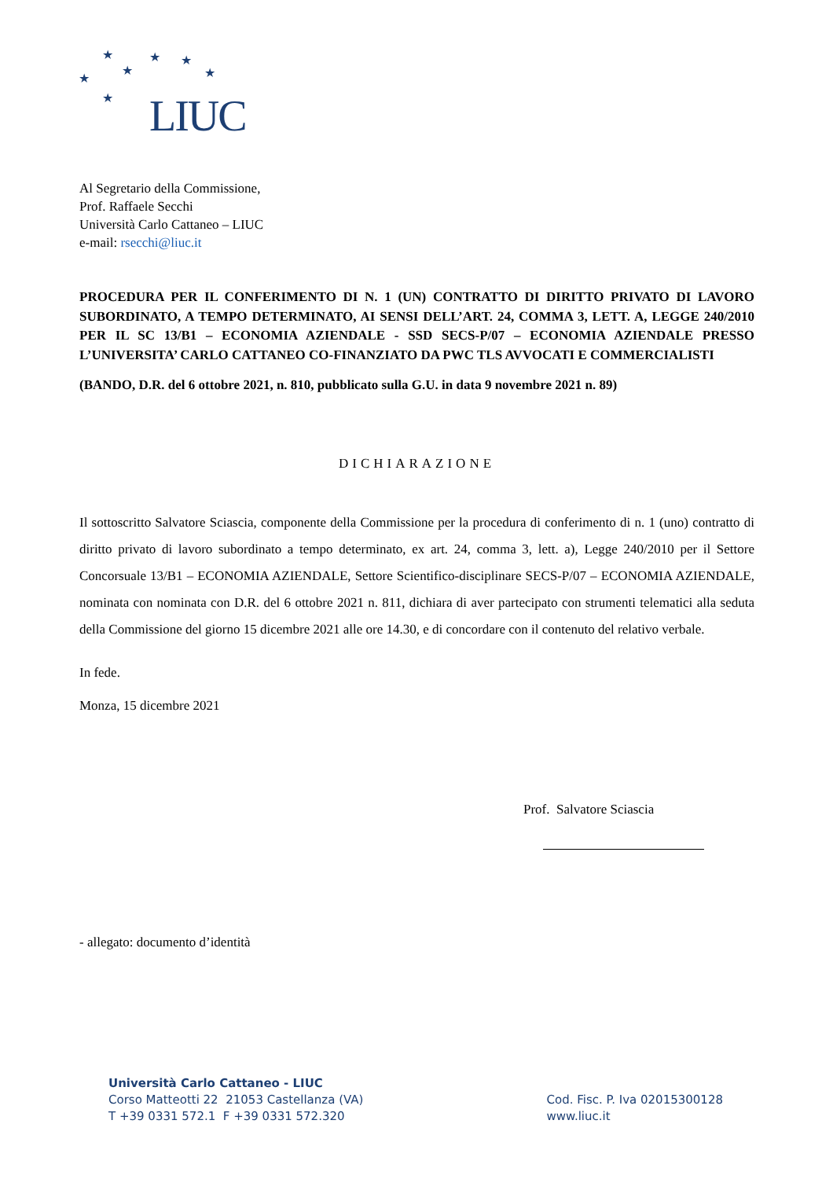★
★
★
★
★
★
★
LIUC
Al Segretario della Commissione,
Prof. Raffaele Secchi
Università Carlo Cattaneo – LIUC
e-mail: rsecchi@liuc.it
PROCEDURA PER IL CONFERIMENTO DI N. 1 (UN) CONTRATTO DI DIRITTO PRIVATO DI LAVORO SUBORDINATO, A TEMPO DETERMINATO, AI SENSI DELL’ART. 24, COMMA 3, LETT. A, LEGGE 240/2010 PER IL SC 13/B1 – ECONOMIA AZIENDALE - SSD SECS-P/07 – ECONOMIA AZIENDALE PRESSO L’UNIVERSITA’ CARLO CATTANEO CO-FINANZIATO DA PWC TLS AVVOCATI E COMMERCIALISTI
(BANDO, D.R. del 6 ottobre 2021, n. 810, pubblicato sulla G.U. in data 9 novembre 2021 n. 89)
DICHIARAZIONE
Il sottoscritto Salvatore Sciascia, componente della Commissione per la procedura di conferimento di n. 1 (uno) contratto di diritto privato di lavoro subordinato a tempo determinato, ex art. 24, comma 3, lett. a), Legge 240/2010 per il Settore Concorsuale 13/B1 – ECONOMIA AZIENDALE, Settore Scientifico-disciplinare SECS-P/07 – ECONOMIA AZIENDALE, nominata con nominata con D.R. del 6 ottobre 2021 n. 811, dichiara di aver partecipato con strumenti telematici alla seduta della Commissione del giorno 15 dicembre 2021 alle ore 14.30, e di concordare con il contenuto del relativo verbale.
In fede.
Monza, 15 dicembre 2021
Prof. Salvatore Sciascia
- allegato: documento d’identità
Università Carlo Cattaneo - LIUC
Corso Matteotti 22 21053 Castellanza (VA)
T +39 0331 572.1 F +39 0331 572.320
Cod. Fisc. P. Iva 02015300128
www.liuc.it